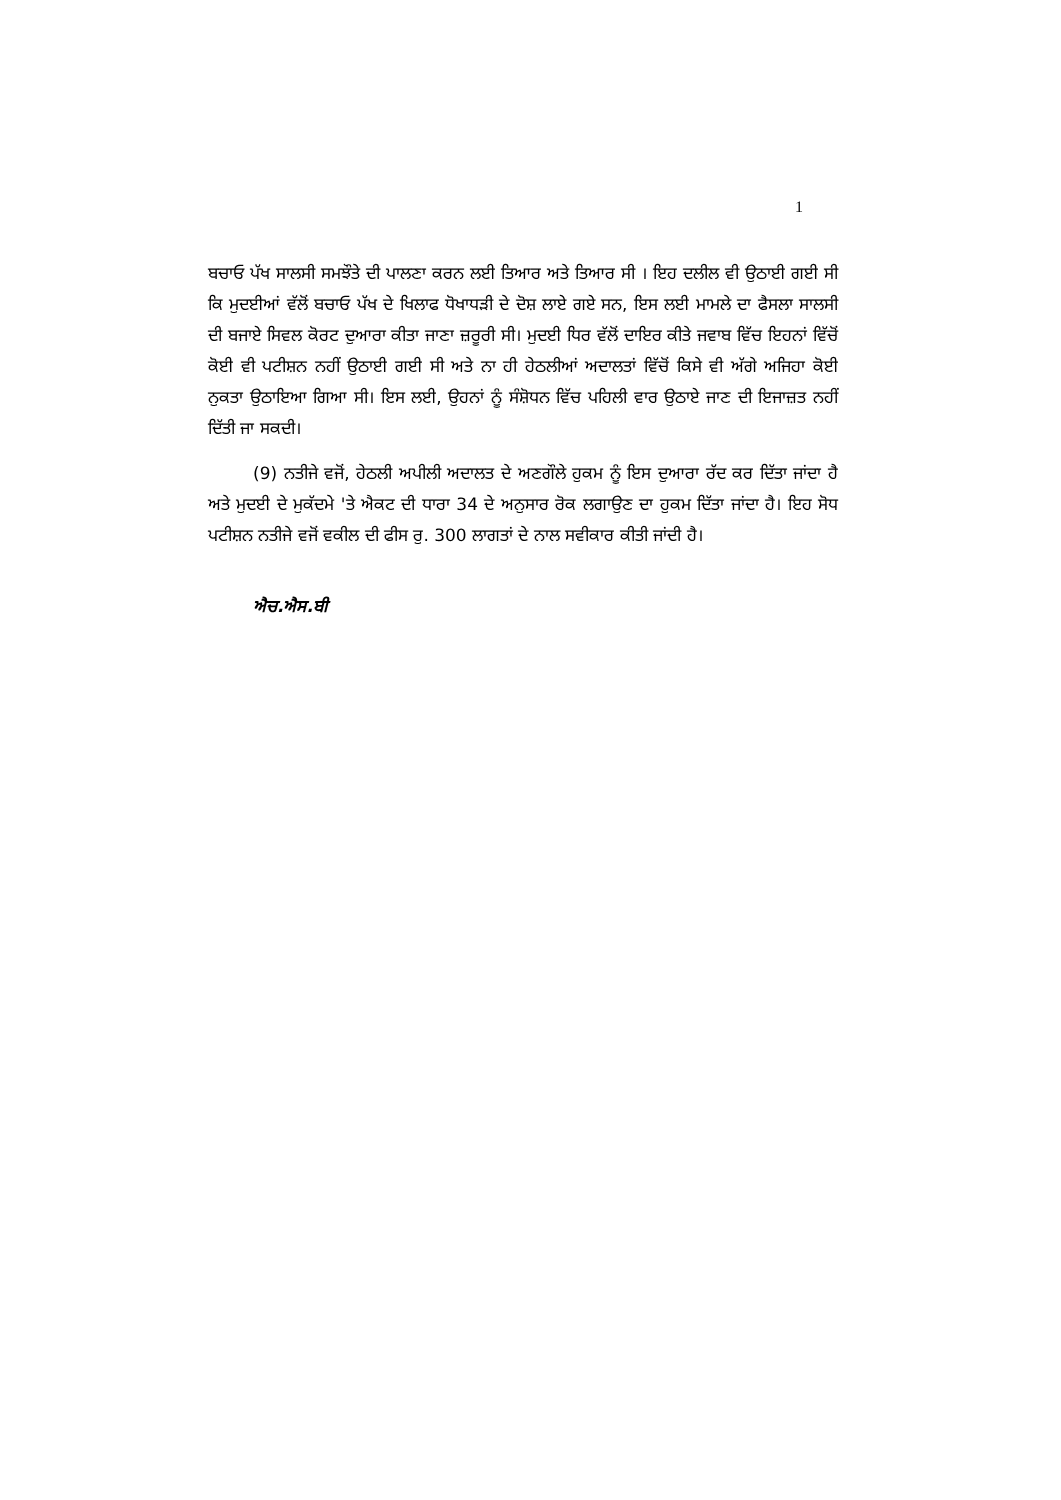1
ਬਚਾਓ ਪੱਖ ਸਾਲਸੀ ਸਮਝੌਤੇ ਦੀ ਪਾਲਣਾ ਕਰਨ ਲਈ ਤਿਆਰ ਅਤੇ ਤਿਆਰ ਸੀ । ਇਹ ਦਲੀਲ ਵੀ ਉਠਾਈ ਗਈ ਸੀ ਕਿ ਮੁਦਈਆਂ ਵੱਲੋਂ ਬਚਾਓ ਪੱਖ ਦੇ ਖਿਲਾਫ ਧੋਖਾਧੜੀ ਦੇ ਦੋਸ਼ ਲਾਏ ਗਏ ਸਨ, ਇਸ ਲਈ ਮਾਮਲੇ ਦਾ ਫੈਸਲਾ ਸਾਲਸੀ ਦੀ ਬਜਾਏ ਸਿਵਲ ਕੋਰਟ ਦੁਆਰਾ ਕੀਤਾ ਜਾਣਾ ਜ਼ਰੂਰੀ ਸੀ। ਮੁਦਈ ਧਿਰ ਵੱਲੋਂ ਦਾਇਰ ਕੀਤੇ ਜਵਾਬ ਵਿੱਚ ਇਹਨਾਂ ਵਿੱਚੋਂ ਕੋਈ ਵੀ ਪਟੀਸ਼ਨ ਨਹੀਂ ਉਠਾਈ ਗਈ ਸੀ ਅਤੇ ਨਾ ਹੀ ਹੇਠਲੀਆਂ ਅਦਾਲਤਾਂ ਵਿੱਚੋਂ ਕਿਸੇ ਵੀ ਅੱਗੇ ਅਜਿਹਾ ਕੋਈ ਨੁਕਤਾ ਉਠਾਇਆ ਗਿਆ ਸੀ। ਇਸ ਲਈ, ਉਹਨਾਂ ਨੂੰ ਸੰਸ਼ੋਧਨ ਵਿੱਚ ਪਹਿਲੀ ਵਾਰ ਉਠਾਏ ਜਾਣ ਦੀ ਇਜਾਜ਼ਤ ਨਹੀਂ ਦਿੱਤੀ ਜਾ ਸਕਦੀ।
(9) ਨਤੀਜੇ ਵਜੋਂ, ਹੇਠਲੀ ਅਪੀਲੀ ਅਦਾਲਤ ਦੇ ਅਣਗੌਲੇ ਹੁਕਮ ਨੂੰ ਇਸ ਦੁਆਰਾ ਰੱਦ ਕਰ ਦਿੱਤਾ ਜਾਂਦਾ ਹੈ ਅਤੇ ਮੁਦਈ ਦੇ ਮੁਕੱਦਮੇ 'ਤੇ ਐਕਟ ਦੀ ਧਾਰਾ 34 ਦੇ ਅਨੁਸਾਰ ਰੋਕ ਲਗਾਉਣ ਦਾ ਹੁਕਮ ਦਿੱਤਾ ਜਾਂਦਾ ਹੈ। ਇਹ ਸੋਧ ਪਟੀਸ਼ਨ ਨਤੀਜੇ ਵਜੋਂ ਵਕੀਲ ਦੀ ਫੀਸ ਰੁ. 300 ਲਾਗਤਾਂ ਦੇ ਨਾਲ ਸਵੀਕਾਰ ਕੀਤੀ ਜਾਂਦੀ ਹੈ।
ਐਚ.ਐਸ.ਬੀ